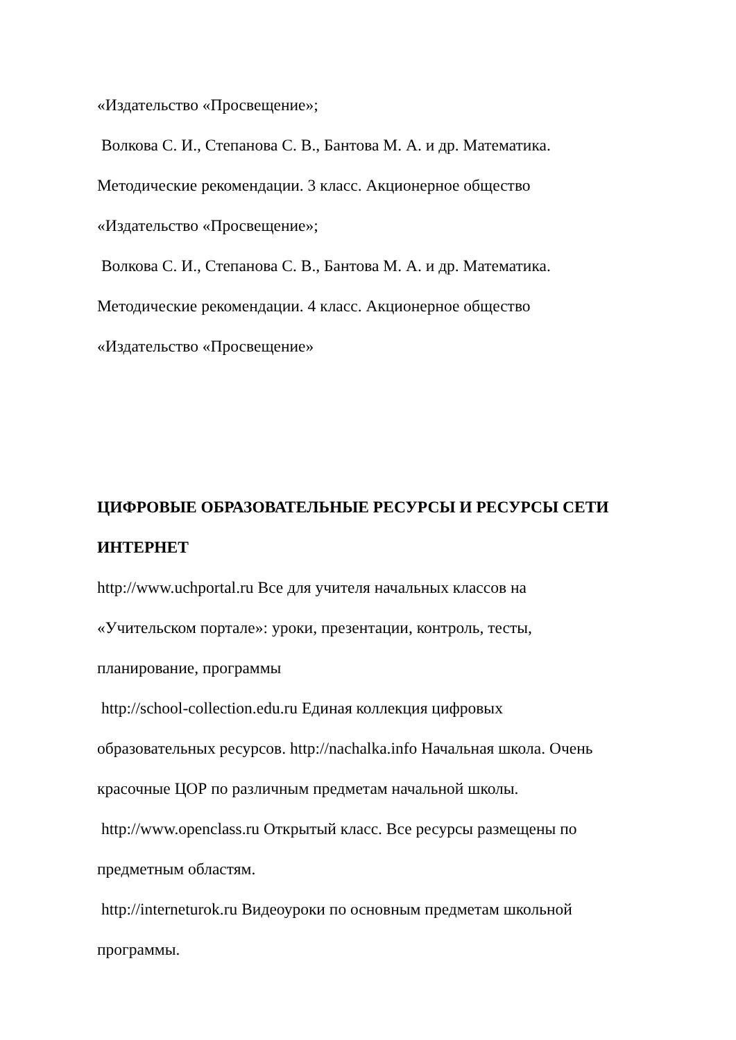«Издательство «Просвещение»;
Волкова С. И., Степанова С. В., Бантова М. А. и др. Математика.
Методические рекомендации. 3 класс. Акционерное общество
«Издательство «Просвещение»;
Волкова С. И., Степанова С. В., Бантова М. А. и др. Математика.
Методические рекомендации. 4 класс. Акционерное общество
«Издательство «Просвещение»
ЦИФРОВЫЕ ОБРАЗОВАТЕЛЬНЫЕ РЕСУРСЫ И РЕСУРСЫ СЕТИ
ИНТЕРНЕТ
http://www.uchportal.ru Все для учителя начальных классов на
«Учительском портале»: уроки, презентации, контроль, тесты,
планирование, программы
http://school-collection.edu.ru Единая коллекция цифровых
образовательных ресурсов. http://nachalka.info Начальная школа. Очень
красочные ЦОР по различным предметам начальной школы.
http://www.openclass.ru Открытый класс. Все ресурсы размещены по
предметным областям.
http://interneturok.ru Видеоуроки по основным предметам школьной
программы.